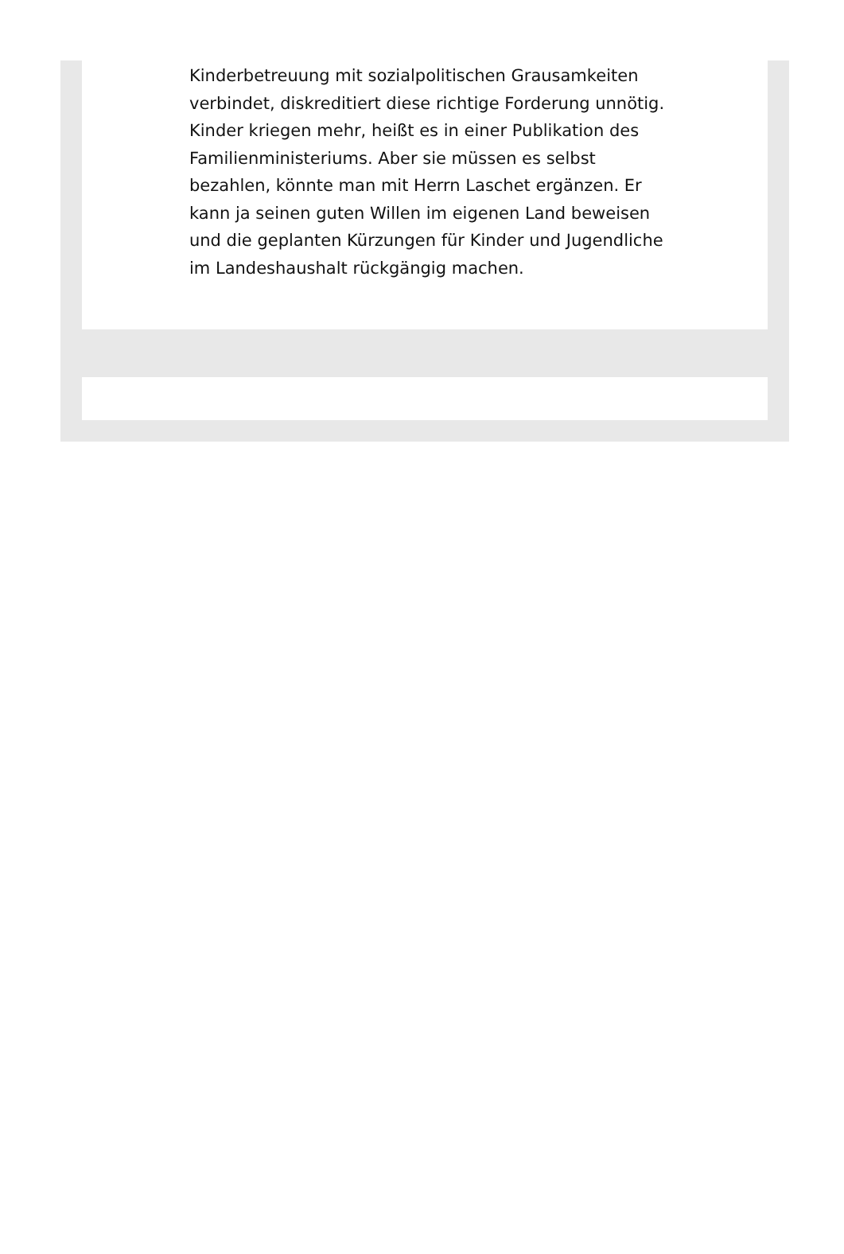Kinderbetreuung mit sozialpolitischen Grausamkeiten verbindet, diskreditiert diese richtige Forderung unnötig. Kinder kriegen mehr, heißt es in einer Publikation des Familienministeriums. Aber sie müssen es selbst bezahlen, könnte man mit Herrn Laschet ergänzen. Er kann ja seinen guten Willen im eigenen Land beweisen und die geplanten Kürzungen für Kinder und Jugendliche im Landeshaushalt rückgängig machen.